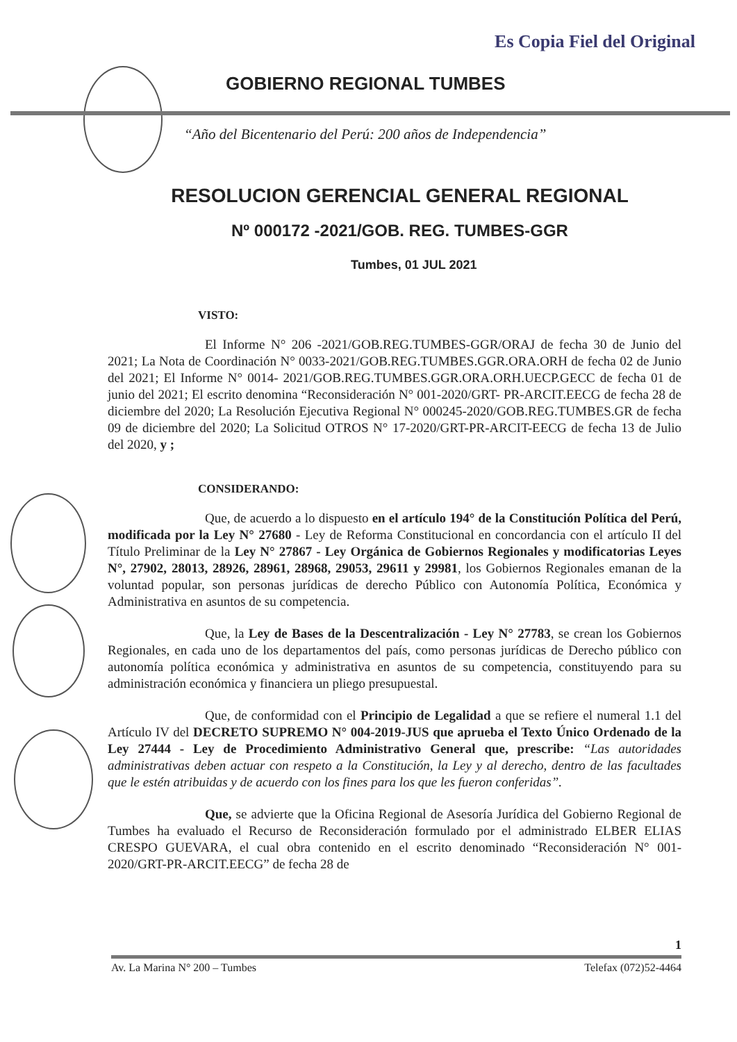Es Copia Fiel del Original
GOBIERNO REGIONAL TUMBES
“Año del Bicentenario del Perú: 200 años de Independencia”
RESOLUCION GERENCIAL GENERAL REGIONAL
Nº 000172 -2021/GOB. REG. TUMBES-GGR
Tumbes, 01 JUL 2021
VISTO:
El Informe N° 206 -2021/GOB.REG.TUMBES-GGR/ORAJ de fecha 30 de Junio del 2021; La Nota de Coordinación N° 0033-2021/GOB.REG.TUMBES.GGR.ORA.ORH de fecha 02 de Junio del 2021; El Informe N° 0014- 2021/GOB.REG.TUMBES.GGR.ORA.ORH.UECP.GECC de fecha 01 de junio del 2021; El escrito denomina “Reconsideración N° 001-2020/GRT- PR-ARCIT.EECG de fecha 28 de diciembre del 2020; La Resolución Ejecutiva Regional N° 000245-2020/GOB.REG.TUMBES.GR de fecha 09 de diciembre del 2020; La Solicitud OTROS N° 17-2020/GRT-PR-ARCIT-EECG de fecha 13 de Julio del 2020, y ;
CONSIDERANDO:
Que, de acuerdo a lo dispuesto en el artículo 194° de la Constitución Política del Perú, modificada por la Ley N° 27680 - Ley de Reforma Constitucional en concordancia con el artículo II del Título Preliminar de la Ley N° 27867 - Ley Orgánica de Gobiernos Regionales y modificatorias Leyes N°, 27902, 28013, 28926, 28961, 28968, 29053, 29611 y 29981, los Gobiernos Regionales emanan de la voluntad popular, son personas jurídicas de derecho Público con Autonomía Política, Económica y Administrativa en asuntos de su competencia.
Que, la Ley de Bases de la Descentralización - Ley N° 27783, se crean los Gobiernos Regionales, en cada uno de los departamentos del país, como personas jurídicas de Derecho público con autonomía política económica y administrativa en asuntos de su competencia, constituyendo para su administración económica y financiera un pliego presupuestal.
Que, de conformidad con el Principio de Legalidad a que se refiere el numeral 1.1 del Artículo IV del DECRETO SUPREMO N° 004-2019-JUS que aprueba el Texto Único Ordenado de la Ley 27444 - Ley de Procedimiento Administrativo General que, prescribe: “Las autoridades administrativas deben actuar con respeto a la Constitución, la Ley y al derecho, dentro de las facultades que le estén atribuidas y de acuerdo con los fines para los que les fueron conferidas”.
Que, se advierte que la Oficina Regional de Asesoría Jurídica del Gobierno Regional de Tumbes ha evaluado el Recurso de Reconsideración formulado por el administrado ELBER ELIAS CRESPO GUEVARA, el cual obra contenido en el escrito denominado “Reconsideración N° 001-2020/GRT-PR-ARCIT.EECG” de fecha 28 de
1
Av. La Marina N° 200 – Tumbes Telefax (072)52-4464